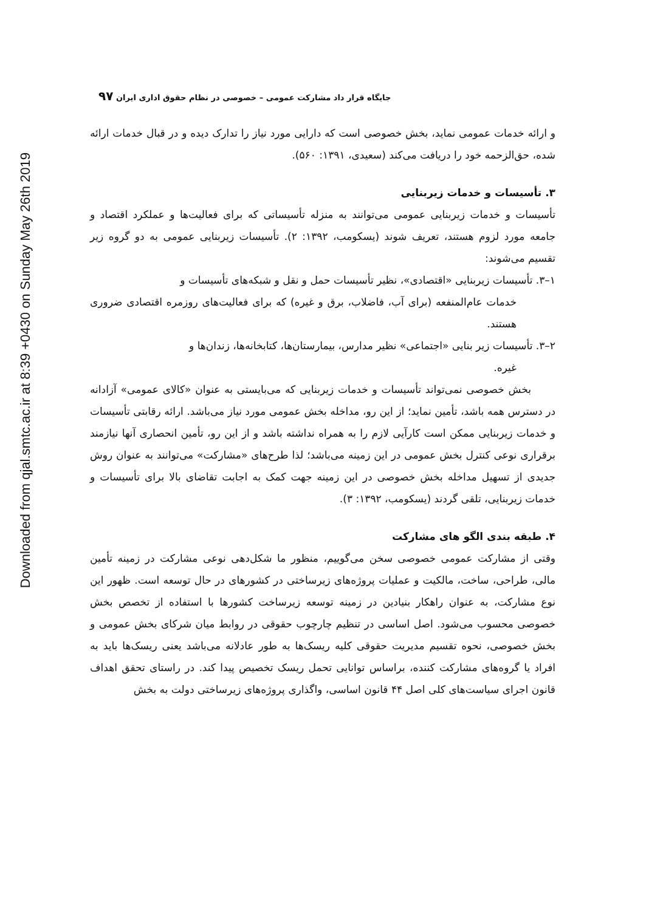Downloaded from qjal.smtc.ac.ir at 8:39 +0430 on Sunday May 26th 2019
۹۷ جایگاه قرار داد مشارکت عمومی – خصوصی در نظام حقوق اداری ایران
و ارائه خدمات عمومی نماید، بخش خصوصی است که دارایی مورد نیاز را تدارک دیده و در قبال خدمات ارائه شده، حق‌الزحمه خود را دریافت می‌کند (سعیدی، ۱۳۹۱: ۵۶۰).
۳. تأسیسات و خدمات زیربنایی
تأسیسات و خدمات زیربنایی عمومی می‌توانند به منزله تأسیساتی که برای فعالیت‌ها و عملکرد اقتصاد و جامعه مورد لزوم هستند، تعریف شوند (یسکومب، ۱۳۹۲: ۲). تأسیسات زیربنایی عمومی به دو گروه زیر تقسیم می‌شوند:
۱–۳. تأسیسات زیربنایی «اقتصادی»، نظیر تأسیسات حمل و نقل و شبکه‌های تأسیسات و
خدمات عام‌المنفعه (برای آب، فاضلاب، برق و غیره) که برای فعالیت‌های روزمره اقتصادی ضروری هستند.
۲–۳. تأسیسات زیر بنایی «اجتماعی» نظیر مدارس، بیمارستان‌ها، کتابخانه‌ها، زندان‌ها و
غیره.
بخش خصوصی نمی‌تواند تأسیسات و خدمات زیربنایی که می‌بایستی به عنوان «کالای عمومی» آزادانه در دسترس همه باشد، تأمین نماید؛ از این رو، مداخله بخش عمومی مورد نیاز می‌باشد. ارائه رقابتی تأسیسات و خدمات زیربنایی ممکن است کارآیی لازم را به همراه نداشته باشد و از این رو، تأمین انحصاری آنها نیازمند برقراری نوعی کنترل بخش عمومی در این زمینه می‌باشد؛ لذا طرح‌های «مشارکت» می‌توانند به عنوان روش جدیدی از تسهیل مداخله بخش خصوصی در این زمینه جهت کمک به اجابت تقاضای بالا برای تأسیسات و خدمات زیربنایی، تلقی گردند (یسکومب، ۱۳۹۲: ۳).
۴. طبقه بندی الگو های مشارکت
وقتی از مشارکت عمومی خصوصی سخن می‌گوییم، منظور ما شکل‌دهی نوعی مشارکت در زمینه تأمین مالی، طراحی، ساخت، مالکیت و عملیات پروژه‌های زیرساختی در کشورهای در حال توسعه است. ظهور این نوع مشارکت، به عنوان راهکار بنیادین در زمینه توسعه زیرساخت کشورها با استفاده از تخصص بخش خصوصی محسوب می‌شود. اصل اساسی در تنظیم چارچوب حقوقی در روابط میان شرکای بخش عمومی و بخش خصوصی، نحوه تقسیم مدیریت حقوقی کلیه ریسک‌ها به طور عادلانه می‌باشد یعنی ریسک‌ها باید به افراد یا گروه‌های مشارکت کننده، براساس توانایی تحمل ریسک تخصیص پیدا کند. در راستای تحقق اهداف قانون اجرای سیاست‌های کلی اصل ۴۴ قانون اساسی، واگذاری پروژه‌های زیرساختی دولت به بخش